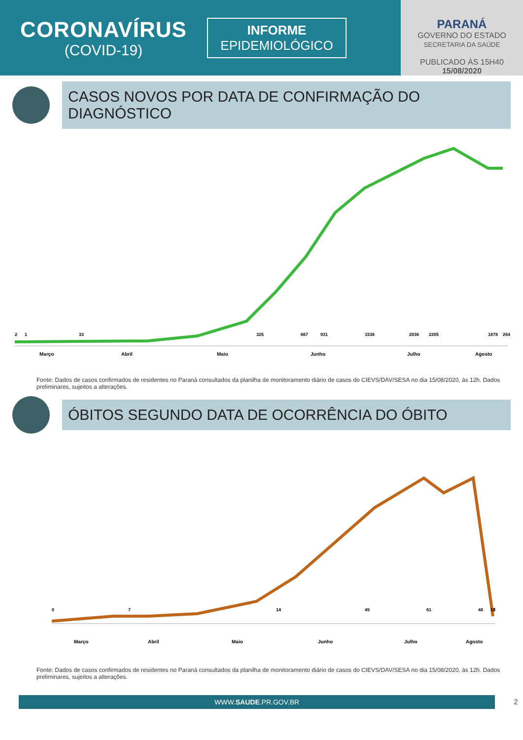CORONAVÍRUS
(COVID-19)
INFORME
EPIDEMIOLÓGICO
PARANÁ
GOVERNO DO ESTADO
SECRETARIA DA SAÚDE
PUBLICADO ÀS 15H40
15/08/2020
CASOS NOVOS POR DATA DE CONFIRMAÇÃO DO DIAGNÓSTICO
Março Abril Maio Junho Julho Agosto
2 1 33 325 667 931 1536 2036 2205 1878 264
Fonte: Dados de casos confirmados de residentes no Paraná consultados da planilha de monitoramento diário de casos do CIEVS/DAV/SESA no dia 15/08/2020, às 12h. Dados preliminares, sujeitos a alterações.
ÓBITOS SEGUNDO DATA DE OCORRÊNCIA DO ÓBITO
Março Abril Maio Junho Julho Agosto
0 7 14 45 61 48 15 7
Fonte: Dados de casos confirmados de residentes no Paraná consultados da planilha de monitoramento diário de casos do CIEVS/DAV/SESA no dia 15/08/2020, às 12h. Dados preliminares, sujeitos a alterações.
WWW.SAUDE.PR.GOV.BR
2